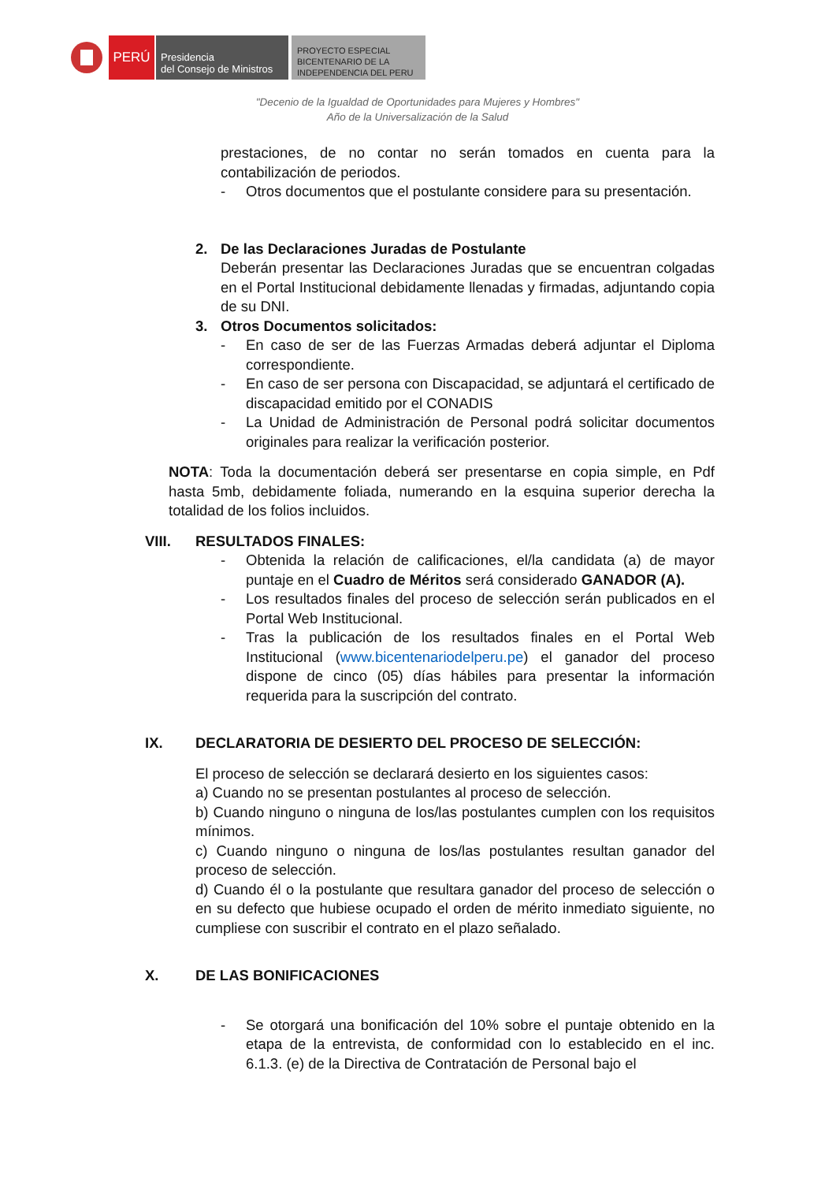PERÚ
Presidencia
del Consejo de Ministros
PROYECTO ESPECIAL
BICENTENARIO DE LA
INDEPENDENCIA DEL PERU
"Decenio de la Igualdad de Oportunidades para Mujeres y Hombres"
Año de la Universalización de la Salud
prestaciones, de no contar no serán tomados en cuenta para la contabilización de periodos.
- Otros documentos que el postulante considere para su presentación.
2. De las Declaraciones Juradas de Postulante
Deberán presentar las Declaraciones Juradas que se encuentran colgadas en el Portal Institucional debidamente llenadas y firmadas, adjuntando copia de su DNI.
3. Otros Documentos solicitados:
- En caso de ser de las Fuerzas Armadas deberá adjuntar el Diploma correspondiente.
- En caso de ser persona con Discapacidad, se adjuntará el certificado de discapacidad emitido por el CONADIS
- La Unidad de Administración de Personal podrá solicitar documentos originales para realizar la verificación posterior.
NOTA: Toda la documentación deberá ser presentarse en copia simple, en Pdf hasta 5mb, debidamente foliada, numerando en la esquina superior derecha la totalidad de los folios incluidos.
VIII. RESULTADOS FINALES:
- Obtenida la relación de calificaciones, el/la candidata (a) de mayor puntaje en el Cuadro de Méritos será considerado GANADOR (A).
- Los resultados finales del proceso de selección serán publicados en el Portal Web Institucional.
- Tras la publicación de los resultados finales en el Portal Web Institucional (www.bicentenariodelperu.pe) el ganador del proceso dispone de cinco (05) días hábiles para presentar la información requerida para la suscripción del contrato.
IX. DECLARATORIA DE DESIERTO DEL PROCESO DE SELECCIÓN:
El proceso de selección se declarará desierto en los siguientes casos:
a) Cuando no se presentan postulantes al proceso de selección.
b) Cuando ninguno o ninguna de los/las postulantes cumplen con los requisitos mínimos.
c) Cuando ninguno o ninguna de los/las postulantes resultan ganador del proceso de selección.
d) Cuando él o la postulante que resultara ganador del proceso de selección o en su defecto que hubiese ocupado el orden de mérito inmediato siguiente, no cumpliese con suscribir el contrato en el plazo señalado.
X. DE LAS BONIFICACIONES
- Se otorgará una bonificación del 10% sobre el puntaje obtenido en la etapa de la entrevista, de conformidad con lo establecido en el inc. 6.1.3. (e) de la Directiva de Contratación de Personal bajo el